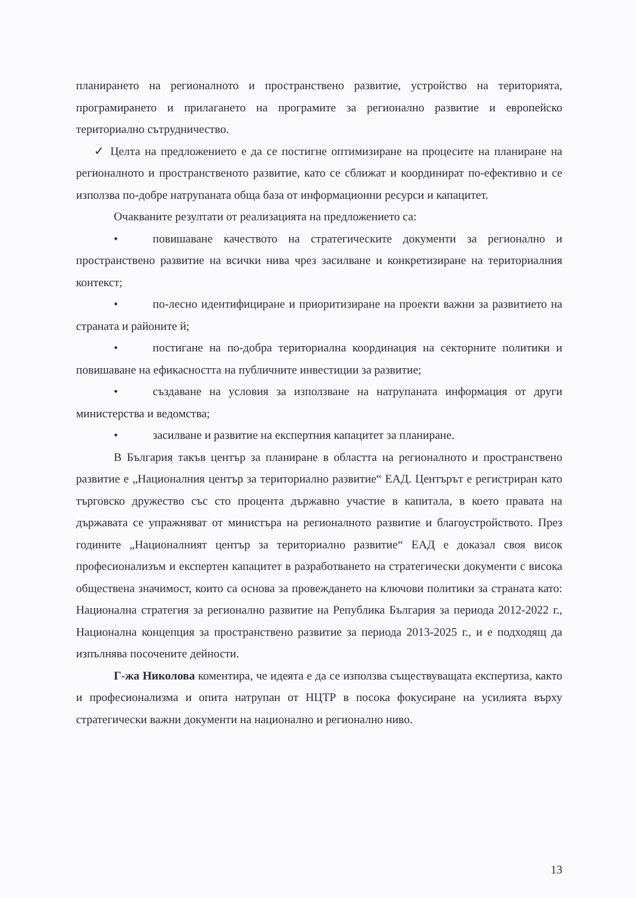планирането на регионалното и пространствено развитие, устройство на територията, програмирането и прилагането на програмите за регионално развитие и европейско териториално сътрудничество.
✓ Целта на предложението е да се постигне оптимизиране на процесите на планиране на регионалното и пространственото развитие, като се сближат и координират по-ефективно и се използва по-добре натрупаната обща база от информационни ресурси и капацитет.
Очакваните резултати от реализацията на предложението са:
• повишаване качеството на стратегическите документи за регионално и пространствено развитие на всички нива чрез засилване и конкретизиране на териториалния контекст;
• по-лесно идентифициране и приоритизиране на проекти важни за развитието на страната и районите й;
• постигане на по-добра териториална координация на секторните политики и повишаване на ефикасността на публичните инвестиции за развитие;
• създаване на условия за използване на натрупаната информация от други министерства и ведомства;
• засилване и развитие на експертния капацитет за планиране.
В България такъв център за планиране в областта на регионалното и пространствено развитие е „Националния център за териториално развитие“ ЕАД. Центърът е регистриран като търговско дружество със сто процента държавно участие в капитала, в което правата на държавата се упражняват от министъра на регионалното развитие и благоустройството. През годините „Националният център за териториално развитие“ ЕАД е доказал своя висок професионализъм и експертен капацитет в разработването на стратегически документи с висока обществена значимост, които са основа за провеждането на ключови политики за страната като: Национална стратегия за регионално развитие на Република България за периода 2012-2022 г., Национална концепция за пространствено развитие за периода 2013-2025 г., и е подходящ да изпълнява посочените дейности.
Г-жа Николова коментира, че идеята е да се използва съществуващата експертиза, както и професионализма и опита натрупан от НЦТР в посока фокусиране на усилията върху стратегически важни документи на национално и регионално ниво.
13